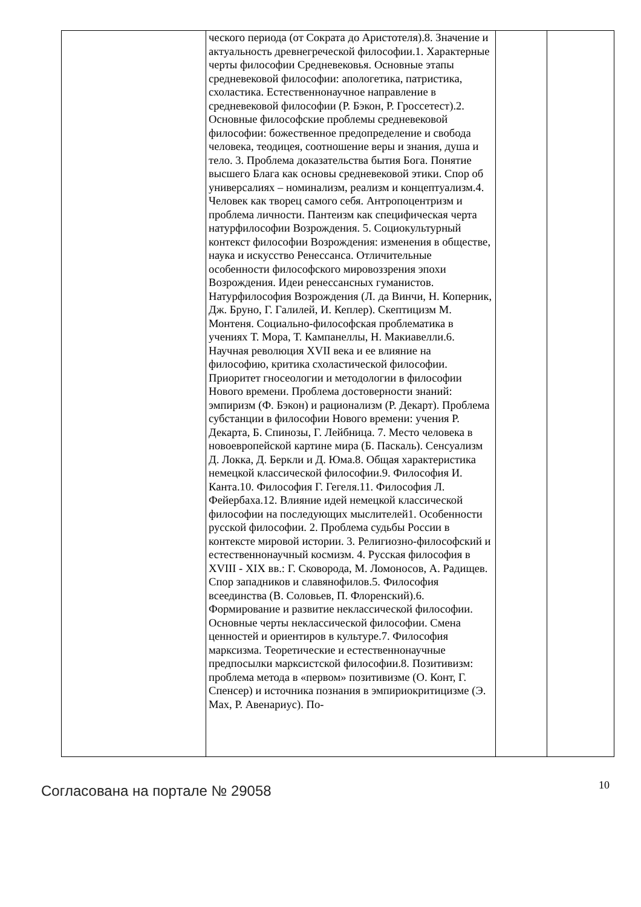| | ческого периода (от Сократа до Аристотеля).8. Значение и актуальность древнегреческой философии.1. Характерные черты философии Средневековья. Основные этапы средневековой философии: апологетика, патристика, схоластика. Естественнонаучное направление в средневековой философии (Р. Бэкон, Р. Гроссетест).2. Основные философские проблемы средневековой философии: божественное предопределение и свобода человека, теодицея, соотношение веры и знания, душа и тело. 3. Проблема доказательства бытия Бога. Понятие высшего Блага как основы средневековой этики. Спор об универсалиях – номинализм, реализм и концептуализм.4. Человек как творец самого себя. Антропоцентризм и проблема личности. Пантеизм как специфическая черта натурфилософии Возрождения. 5. Социокультурный контекст философии Возрождения: изменения в обществе, наука и искусство Ренессанса. Отличительные особенности философского мировоззрения эпохи Возрождения. Идеи ренессансных гуманистов. Натурфилософия Возрождения (Л. да Винчи, Н. Коперник, Дж. Бруно, Г. Галилей, И. Кеплер). Скептицизм М. Монтеня. Социально-философская проблематика в учениях Т. Мора, Т. Кампанеллы, Н. Макиавелли.6. Научная революция XVII века и ее влияние на философию, критика схоластической философии. Приоритет гносеологии и методологии в философии Нового времени. Проблема достоверности знаний: эмпиризм (Ф. Бэкон) и рационализм (Р. Декарт). Проблема субстанции в философии Нового времени: учения Р. Декарта, Б. Спинозы, Г. Лейбница. 7. Место человека в новоевропейской картине мира (Б. Паскаль). Сенсуализм Д. Локка, Д. Беркли и Д. Юма.8. Общая характеристика немецкой классической философии.9. Философия И. Канта.10. Философия Г. Гегеля.11. Философия Л. Фейербаха.12. Влияние идей немецкой классической философии на последующих мыслителей1. Особенности русской философии. 2. Проблема судьбы России в контексте мировой истории. 3. Религиозно-философский и естественнонаучный космизм. 4. Русская философия в XVIII - XIX вв.: Г. Сковорода, М. Ломоносов, А. Радищев. Спор западников и славянофилов.5. Философия всеединства (В. Соловьев, П. Флоренский).6. Формирование и развитие неклассической философии. Основные черты неклассической философии. Смена ценностей и ориентиров в культуре.7. Философия марксизма. Теоретические и естественнонаучные предпосылки марксистской философии.8. Позитивизм: проблема метода в «первом» позитивизме (О. Конт, Г. Спенсер) и источника познания в эмпириокритицизме (Э. Мах, Р. Авенариус). По- | | |
Согласована на портале № 29058 10